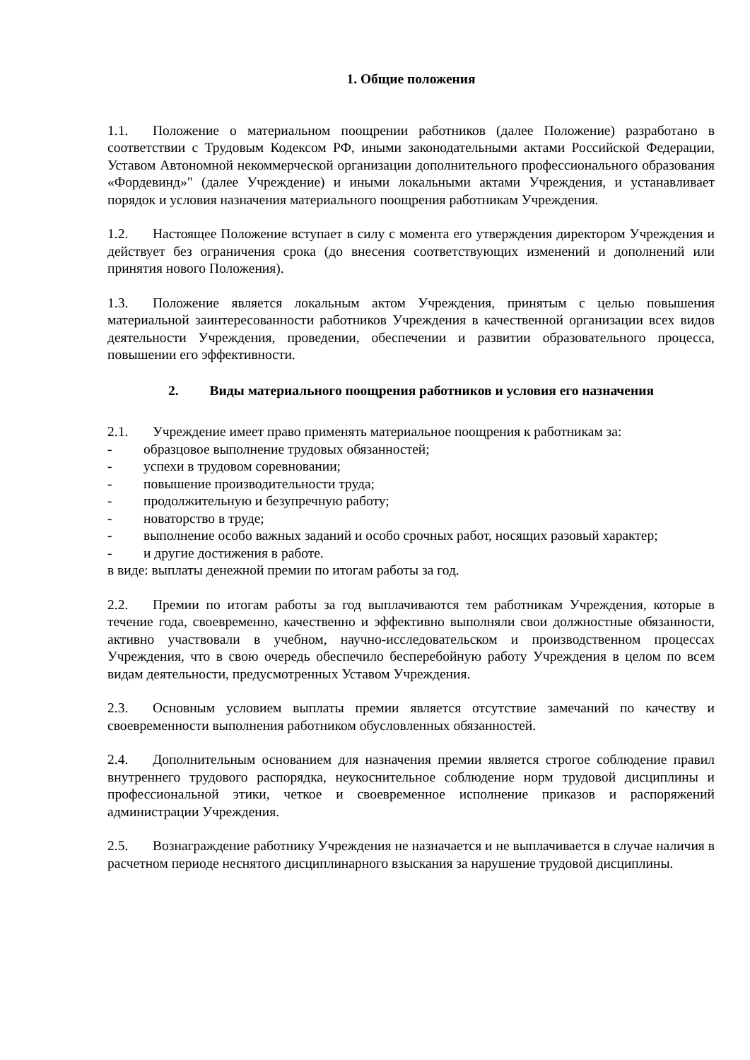1. Общие положения
1.1. Положение о материальном поощрении работников (далее Положение) разработано в соответствии с Трудовым Кодексом РФ, иными законодательными актами Российской Федерации, Уставом Автономной некоммерческой организации дополнительного профессионального образования «Фордевинд»" (далее Учреждение) и иными локальными актами Учреждения, и устанавливает порядок и условия назначения материального поощрения работникам Учреждения.
1.2. Настоящее Положение вступает в силу с момента его утверждения директором Учреждения и действует без ограничения срока (до внесения соответствующих изменений и дополнений или принятия нового Положения).
1.3. Положение является локальным актом Учреждения, принятым с целью повышения материальной заинтересованности работников Учреждения в качественной организации всех видов деятельности Учреждения, проведении, обеспечении и развитии образовательного процесса, повышении его эффективности.
2. Виды материального поощрения работников и условия его назначения
2.1. Учреждение имеет право применять материальное поощрения к работникам за:
- образцовое выполнение трудовых обязанностей;
- успехи в трудовом соревновании;
- повышение производительности труда;
- продолжительную и безупречную работу;
- новаторство в труде;
- выполнение особо важных заданий и особо срочных работ, носящих разовый характер;
- и другие достижения в работе.
в виде: выплаты денежной премии по итогам работы за год.
2.2. Премии по итогам работы за год выплачиваются тем работникам Учреждения, которые в течение года, своевременно, качественно и эффективно выполняли свои должностные обязанности, активно участвовали в учебном, научно-исследовательском и производственном процессах Учреждения, что в свою очередь обеспечило бесперебойную работу Учреждения в целом по всем видам деятельности, предусмотренных Уставом Учреждения.
2.3. Основным условием выплаты премии является отсутствие замечаний по качеству и своевременности выполнения работником обусловленных обязанностей.
2.4. Дополнительным основанием для назначения премии является строгое соблюдение правил внутреннего трудового распорядка, неукоснительное соблюдение норм трудовой дисциплины и профессиональной этики, четкое и своевременное исполнение приказов и распоряжений администрации Учреждения.
2.5. Вознаграждение работнику Учреждения не назначается и не выплачивается в случае наличия в расчетном периоде неснятого дисциплинарного взыскания за нарушение трудовой дисциплины.